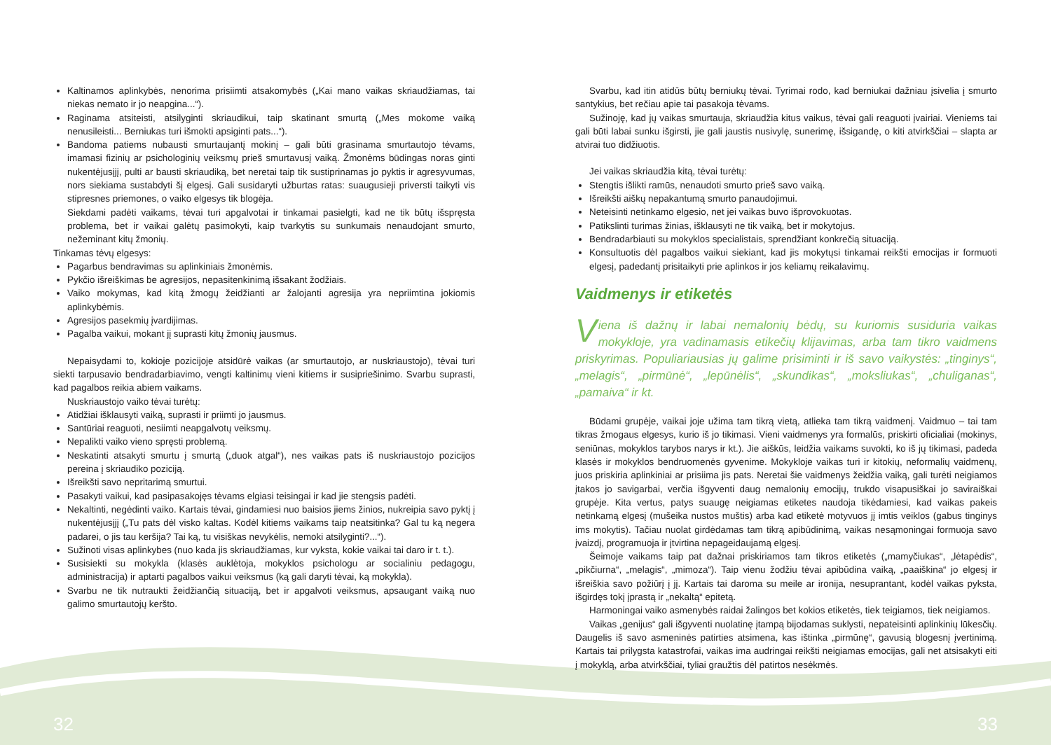Kaltinamos aplinkybės, nenorima prisiimti atsakomybės („Kai mano vaikas skriaudžiamas, tai niekas nemato ir jo neapgina...“).
Raginama atsiteisti, atsilyginti skriaudikui, taip skatinant smurtą („Mes mokome vaiką nenusileisti... Berniukas turi išmokti apsiginti pats...“).
Bandoma patiems nubausti smurtaujantį mokinį – gali būti grasinama smurtautojo tėvams, imamasi fizinių ar psichologinių veiksmų prieš smurtavusį vaiką. Žmonėms būdingas noras ginti nukentėjusįjį, pulti ar bausti skriaudiką, bet neretai taip tik sustiprinamas jo pyktis ir agresyvumas, nors siekiama sustabdyti šį elgesį. Gali susidaryti užburtas ratas: suaugusieji priversti taikyti vis stipresnes priemones, o vaiko elgesys tik blogėja.
Siekdami padėti vaikams, tėvai turi apgalvotai ir tinkamai pasielgti, kad ne tik būtų išspręsta problema, bet ir vaikai galėtų pasimokyti, kaip tvarkytis su sunkumais nenaudojant smurto, nežeminant kitų žmonių.
Tinkamas tėvų elgesys:
Pagarbus bendravimas su aplinkiniais žmonėmis.
Pykčio išreiškimas be agresijos, nepasitenkinimą išsakant žodžiais.
Vaiko mokymas, kad kitą žmogų žeidžianti ar žalojanti agresija yra nepriimtina jokiomis aplinkybėmis.
Agresijos pasekmių įvardijimas.
Pagalba vaikui, mokant jį suprasti kitų žmonių jausmus.
Nepaisydami to, kokioje pozicijoje atsidūrė vaikas (ar smurtautojo, ar nuskriaustojo), tėvai turi siekti tarpusavio bendradarbiavimo, vengti kaltinimų vieni kitiems ir susipriešinimo. Svarbu suprasti, kad pagalbos reikia abiem vaikams.
Nuskriaustojo vaiko tėvai turėtų:
Atidžiai išklausyti vaiką, suprasti ir priimti jo jausmus.
Santūriai reaguoti, nesiimti neapgalvotų veiksmų.
Nepalikti vaiko vieno spręsti problemą.
Neskatinti atsakyti smurtu į smurtą („duok atgal“), nes vaikas pats iš nuskriaustojo pozicijos pereina į skriaudiko poziciją.
Išreikšti savo nepritarimą smurtui.
Pasakyti vaikui, kad pasipasakojęs tėvams elgiasi teisingai ir kad jie stengsis padėti.
Nekaltinti, negėdinti vaiko. Kartais tėvai, gindamiesi nuo baisios jiems žinios, nukreipia savo pyktį į nukentėjusįjį („Tu pats dėl visko kaltas. Kodėl kitiems vaikams taip neatsitinka? Gal tu ką negera padarei, o jis tau keršija? Tai ką, tu visiškas nevykėlis, nemoki atsilyginti?...“).
Sužinoti visas aplinkybes (nuo kada jis skriaudžiamas, kur vyksta, kokie vaikai tai daro ir t. t.).
Susisiekti su mokykla (klasės auklėtoja, mokyklos psichologu ar socialiniu pedagogu, administracija) ir aptarti pagalbos vaikui veiksmus (ką gali daryti tėvai, ką mokykla).
Svarbu ne tik nutraukti žeidžiančią situaciją, bet ir apgalvoti veiksmus, apsaugant vaiką nuo galimo smurtautojų keršto.
Svarbu, kad itin atidūs būtų berniukų tėvai. Tyrimai rodo, kad berniukai dažniau įsivelia į smurto santykius, bet rečiau apie tai pasakoja tėvams.
Sužinoję, kad jų vaikas smurtauja, skriaudžia kitus vaikus, tėvai gali reaguoti įvairiai. Vieniems tai gali būti labai sunku išgirsti, jie gali jaustis nusivylę, sunerimę, išsigandę, o kiti atvirkščiai – slapta ar atvirai tuo didžiuotis.
Jei vaikas skriaudžia kitą, tėvai turėtų:
Stengtis išlikti ramūs, nenaudoti smurto prieš savo vaiką.
Išreikšti aiškų nepakantumą smurto panaudojimui.
Neteisinti netinkamo elgesio, net jei vaikas buvo išprovokuotas.
Patikslinti turimas žinias, išklausyti ne tik vaiką, bet ir mokytojus.
Bendradarbiauti su mokyklos specialistais, sprendžiant konkrečią situaciją.
Konsultuotis dėl pagalbos vaikui siekiant, kad jis mokytųsi tinkamai reikšti emocijas ir formuoti elgesį, padedantį prisitaikyti prie aplinkos ir jos keliamų reikalavimų.
Vaidmenys ir etiketės
Viena iš dažnų ir labai nemalonių bėdų, su kuriomis susiduria vaikas mokykloje, yra vadinamasis etikečių klijavimas, arba tam tikro vaidmens priskyrimas. Populiariausias jų galime prisiminti ir iš savo vaikystės: „tinginys“, „melagis“, „pirmūnė“, „lepūnėlis“, „skundikas“, „moksliukas“, „chuliganas“, „pamaiva“ ir kt.
Būdami grupėje, vaikai joje užima tam tikrą vietą, atlieka tam tikrą vaidmenį. Vaidmuo – tai tam tikras žmogaus elgesys, kurio iš jo tikimasi. Vieni vaidmenys yra formalūs, priskirti oficialiai (mokinys, seniūnas, mokyklos tarybos narys ir kt.). Jie aiškūs, leidžia vaikams suvokti, ko iš jų tikimasi, padeda klasės ir mokyklos bendruomenės gyvenime. Mokykloje vaikas turi ir kitokių, neformalių vaidmenų, juos priskiria aplinkiniai ar prisiima jis pats. Neretai šie vaidmenys žeidžia vaiką, gali turėti neigiamos įtakos jo savigarbai, verčia išgyventi daug nemalonių emocijų, trukdo visapusiškai jo saviraiškai grupėje. Kita vertus, patys suaugę neigiamas etiketes naudoja tikėdamiesi, kad vaikas pakeis netinkamą elgesį (mušeika nustos muštis) arba kad etiketė motyvuos jį imtis veiklos (gabus tinginys ims mokytis). Tačiau nuolat girdėdamas tam tikrą apibūdinimą, vaikas nesąmoningai formuoja savo įvaizdį, programuoja ir įtvirtina nepageidaujamą elgesį.
Šeimoje vaikams taip pat dažnai priskiriamos tam tikros etiketės („mamyčiukas“, „lėtapėdis“, „pikčiurna“, „melagis“, „mimoza“). Taip vienu žodžiu tėvai apibūdina vaiką, „paaiškina“ jo elgesį ir išreiškia savo požiūrį į jį. Kartais tai daroma su meile ar ironija, nesuprantant, kodėl vaikas pyksta, išgirdęs tokį įprastą ir „nekaltą“ epitetą.
Harmoningai vaiko asmenybės raidai žalingos bet kokios etiketės, tiek teigiamos, tiek neigiamos.
Vaikas „genijus“ gali išgyventi nuolatinę įtampą bijodamas suklysti, nepateisinti aplinkinių lūkesčių. Daugelis iš savo asmeninės patirties atsimena, kas ištinka „pirmūnę“, gavusią blogesnį įvertinimą. Kartais tai prilygsta katastrofai, vaikas ima audringai reikšti neigiamas emocijas, gali net atsisakyti eiti į mokyklą, arba atvirkščiai, tyliai graužtis dėl patirtos nesėkmės.
32 33